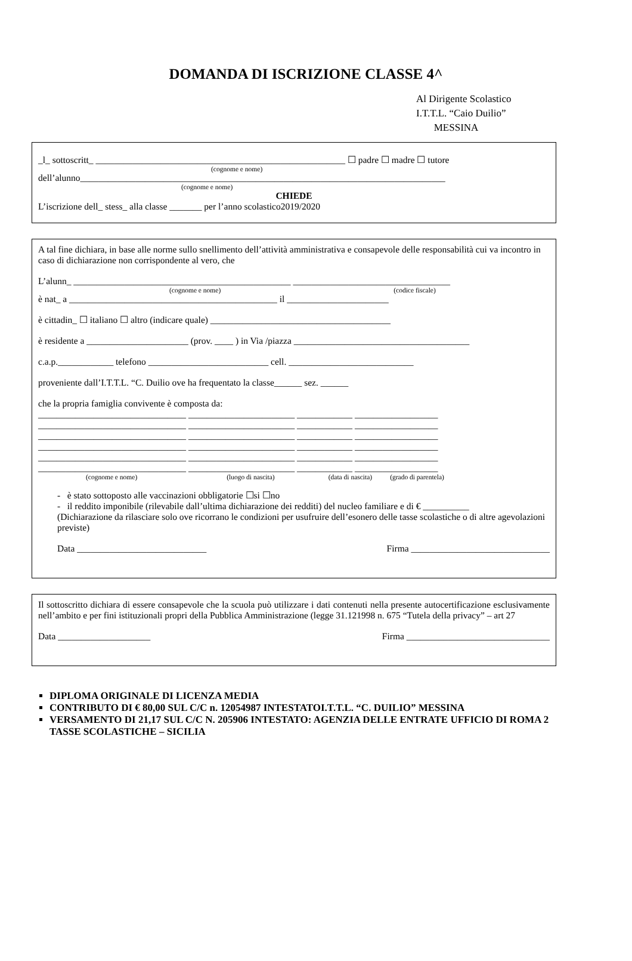DOMANDA DI ISCRIZIONE CLASSE 4^
Al Dirigente Scolastico
I.T.T.L. “Caio Duilio”
MESSINA
_l_ sottoscritt_ ______________________________________________________ ☐ padre ☐ madre ☐ tutore
(cognome e nome)
dell’alunno_______________________________________________________________________________
(cognome e nome)
CHIEDE
L’iscrizione dell_ stess_ alla classe _______ per l’anno scolastico2019/2020
A tal fine dichiara, in base alle norme sullo snellimento dell’attività amministrativa e consapevole delle responsabilità cui va incontro in caso di dichiarazione non corrispondente al vero, che
L’alunn_ _______________________________________________ __________________________________
(cognome e nome) (codice fiscale)
è nat_ a _____________________________________________ il ______________________
è cittadin_ ☐ italiano ☐ altro (indicare quale) _______________________________________
è residente a ______________________ (prov. ____ ) in Via /piazza ______________________________________
c.a.p.____________ telefono __________________________ cell. ___________________________
proveniente dall’I.T.T.L. “C. Duilio ove ha frequentato la classe______ sez. ______
che la propria famiglia convivente è composta da:
________________________________ _______________________ ____________ __________________
________________________________ _______________________ ____________ __________________
________________________________ _______________________ ____________ __________________
________________________________ _______________________ ____________ __________________
________________________________ _______________________ ____________ __________________
________________________________ _______________________ ____________ __________________
(cognome e nome) (luogo di nascita) (data di nascita) (grado di parentela)
- è stato sottoposto alle vaccinazioni obbligatorie ☐si ☐no
- il reddito imponibile (rilevabile dall’ultima dichiarazione dei redditi) del nucleo familiare e di € __________
(Dichiarazione da rilasciare solo ove ricorrano le condizioni per usufruire dell’esonero delle tasse scolastiche o di altre agevolazioni previste)
Data ____________________________ Firma ______________________________
Il sottoscritto dichiara di essere consapevole che la scuola può utilizzare i dati contenuti nella presente autocertificazione esclusivamente nell’ambito e per fini istituzionali propri della Pubblica Amministrazione (legge 31.121998 n. 675 “Tutela della privacy” – art 27
Data ____________________ Firma _______________________________
DIPLOMA ORIGINALE DI LICENZA MEDIA
CONTRIBUTO DI € 80,00 SUL C/C n. 12054987 INTESTATOI.T.T.L. “C. DUILIO” MESSINA
VERSAMENTO DI 21,17 SUL C/C N. 205906 INTESTATO: AGENZIA DELLE ENTRATE UFFICIO DI ROMA 2 TASSE SCOLASTICHE – SICILIA